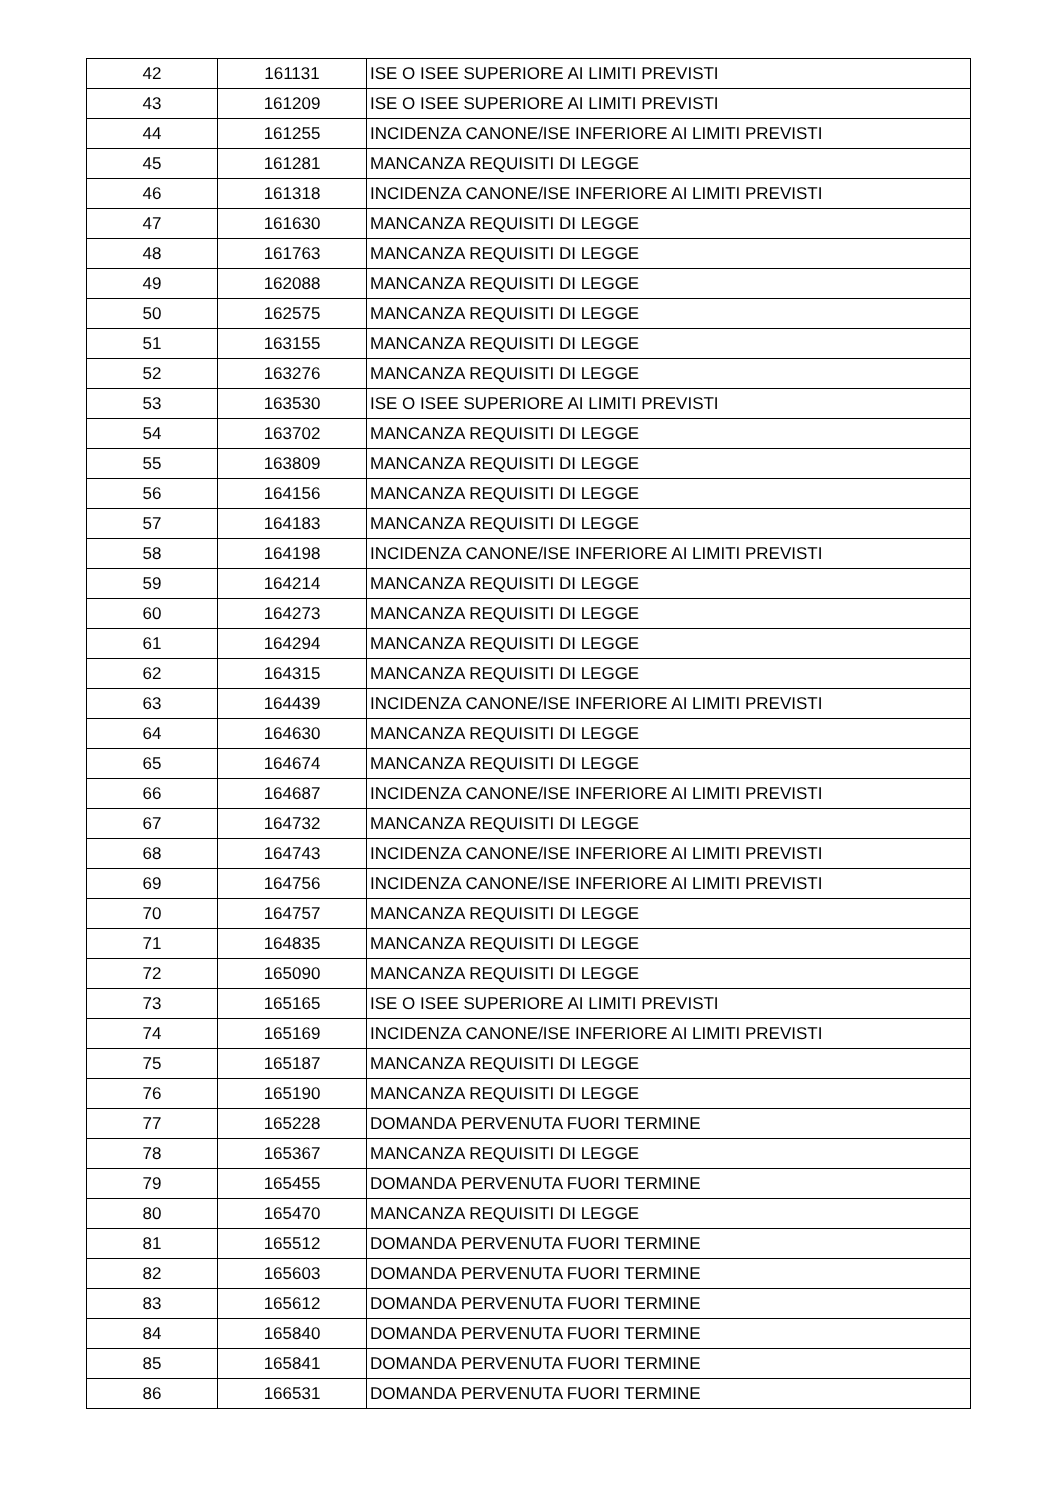| 42 | 161131 | ISE O ISEE SUPERIORE AI LIMITI PREVISTI |
| 43 | 161209 | ISE O ISEE SUPERIORE AI LIMITI PREVISTI |
| 44 | 161255 | INCIDENZA CANONE/ISE INFERIORE AI LIMITI PREVISTI |
| 45 | 161281 | MANCANZA REQUISITI DI LEGGE |
| 46 | 161318 | INCIDENZA CANONE/ISE INFERIORE AI LIMITI PREVISTI |
| 47 | 161630 | MANCANZA REQUISITI DI LEGGE |
| 48 | 161763 | MANCANZA REQUISITI DI LEGGE |
| 49 | 162088 | MANCANZA REQUISITI DI LEGGE |
| 50 | 162575 | MANCANZA REQUISITI DI LEGGE |
| 51 | 163155 | MANCANZA REQUISITI DI LEGGE |
| 52 | 163276 | MANCANZA REQUISITI DI LEGGE |
| 53 | 163530 | ISE O ISEE SUPERIORE AI LIMITI PREVISTI |
| 54 | 163702 | MANCANZA REQUISITI DI LEGGE |
| 55 | 163809 | MANCANZA REQUISITI DI LEGGE |
| 56 | 164156 | MANCANZA REQUISITI DI LEGGE |
| 57 | 164183 | MANCANZA REQUISITI DI LEGGE |
| 58 | 164198 | INCIDENZA CANONE/ISE INFERIORE AI LIMITI PREVISTI |
| 59 | 164214 | MANCANZA REQUISITI DI LEGGE |
| 60 | 164273 | MANCANZA REQUISITI DI LEGGE |
| 61 | 164294 | MANCANZA REQUISITI DI LEGGE |
| 62 | 164315 | MANCANZA REQUISITI DI LEGGE |
| 63 | 164439 | INCIDENZA CANONE/ISE INFERIORE AI LIMITI PREVISTI |
| 64 | 164630 | MANCANZA REQUISITI DI LEGGE |
| 65 | 164674 | MANCANZA REQUISITI DI LEGGE |
| 66 | 164687 | INCIDENZA CANONE/ISE INFERIORE AI LIMITI PREVISTI |
| 67 | 164732 | MANCANZA REQUISITI DI LEGGE |
| 68 | 164743 | INCIDENZA CANONE/ISE INFERIORE AI LIMITI PREVISTI |
| 69 | 164756 | INCIDENZA CANONE/ISE INFERIORE AI LIMITI PREVISTI |
| 70 | 164757 | MANCANZA REQUISITI DI LEGGE |
| 71 | 164835 | MANCANZA REQUISITI DI LEGGE |
| 72 | 165090 | MANCANZA REQUISITI DI LEGGE |
| 73 | 165165 | ISE O ISEE SUPERIORE AI LIMITI PREVISTI |
| 74 | 165169 | INCIDENZA CANONE/ISE INFERIORE AI LIMITI PREVISTI |
| 75 | 165187 | MANCANZA REQUISITI DI LEGGE |
| 76 | 165190 | MANCANZA REQUISITI DI LEGGE |
| 77 | 165228 | DOMANDA PERVENUTA FUORI TERMINE |
| 78 | 165367 | MANCANZA REQUISITI DI LEGGE |
| 79 | 165455 | DOMANDA PERVENUTA FUORI TERMINE |
| 80 | 165470 | MANCANZA REQUISITI DI LEGGE |
| 81 | 165512 | DOMANDA PERVENUTA FUORI TERMINE |
| 82 | 165603 | DOMANDA PERVENUTA FUORI TERMINE |
| 83 | 165612 | DOMANDA PERVENUTA FUORI TERMINE |
| 84 | 165840 | DOMANDA PERVENUTA FUORI TERMINE |
| 85 | 165841 | DOMANDA PERVENUTA FUORI TERMINE |
| 86 | 166531 | DOMANDA PERVENUTA FUORI TERMINE |